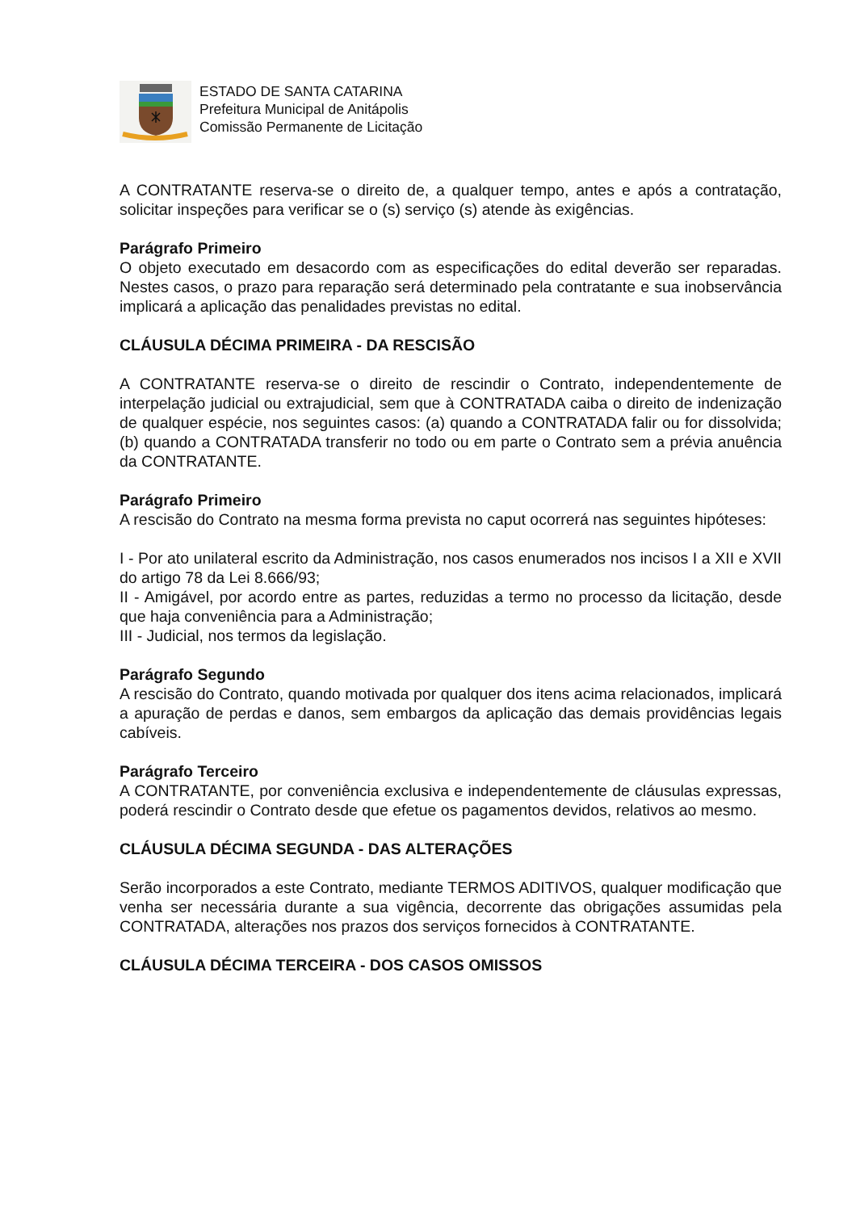ESTADO DE SANTA CATARINA
Prefeitura Municipal de Anitápolis
Comissão Permanente de Licitação
A CONTRATANTE reserva-se o direito de, a qualquer tempo, antes e após a contratação, solicitar inspeções para verificar se o (s) serviço (s) atende às exigências.
Parágrafo Primeiro
O objeto executado em desacordo com as especificações do edital deverão ser reparadas. Nestes casos, o prazo para reparação será determinado pela contratante e sua inobservância implicará a aplicação das penalidades previstas no edital.
CLÁUSULA DÉCIMA PRIMEIRA - DA RESCISÃO
A CONTRATANTE reserva-se o direito de rescindir o Contrato, independentemente de interpelação judicial ou extrajudicial, sem que à CONTRATADA caiba o direito de indenização de qualquer espécie, nos seguintes casos: (a) quando a CONTRATADA falir ou for dissolvida; (b) quando a CONTRATADA transferir no todo ou em parte o Contrato sem a prévia anuência da CONTRATANTE.
Parágrafo Primeiro
A rescisão do Contrato na mesma forma prevista no caput ocorrerá nas seguintes hipóteses:
I - Por ato unilateral escrito da Administração, nos casos enumerados nos incisos I a XII e XVII do artigo 78 da Lei 8.666/93;
II - Amigável, por acordo entre as partes, reduzidas a termo no processo da licitação, desde que haja conveniência para a Administração;
III - Judicial, nos termos da legislação.
Parágrafo Segundo
A rescisão do Contrato, quando motivada por qualquer dos itens acima relacionados, implicará a apuração de perdas e danos, sem embargos da aplicação das demais providências legais cabíveis.
Parágrafo Terceiro
A CONTRATANTE, por conveniência exclusiva e independentemente de cláusulas expressas, poderá rescindir o Contrato desde que efetue os pagamentos devidos, relativos ao mesmo.
CLÁUSULA DÉCIMA SEGUNDA - DAS ALTERAÇÕES
Serão incorporados a este Contrato, mediante TERMOS ADITIVOS, qualquer modificação que venha ser necessária durante a sua vigência, decorrente das obrigações assumidas pela CONTRATADA, alterações nos prazos dos serviços fornecidos à CONTRATANTE.
CLÁUSULA DÉCIMA TERCEIRA - DOS CASOS OMISSOS